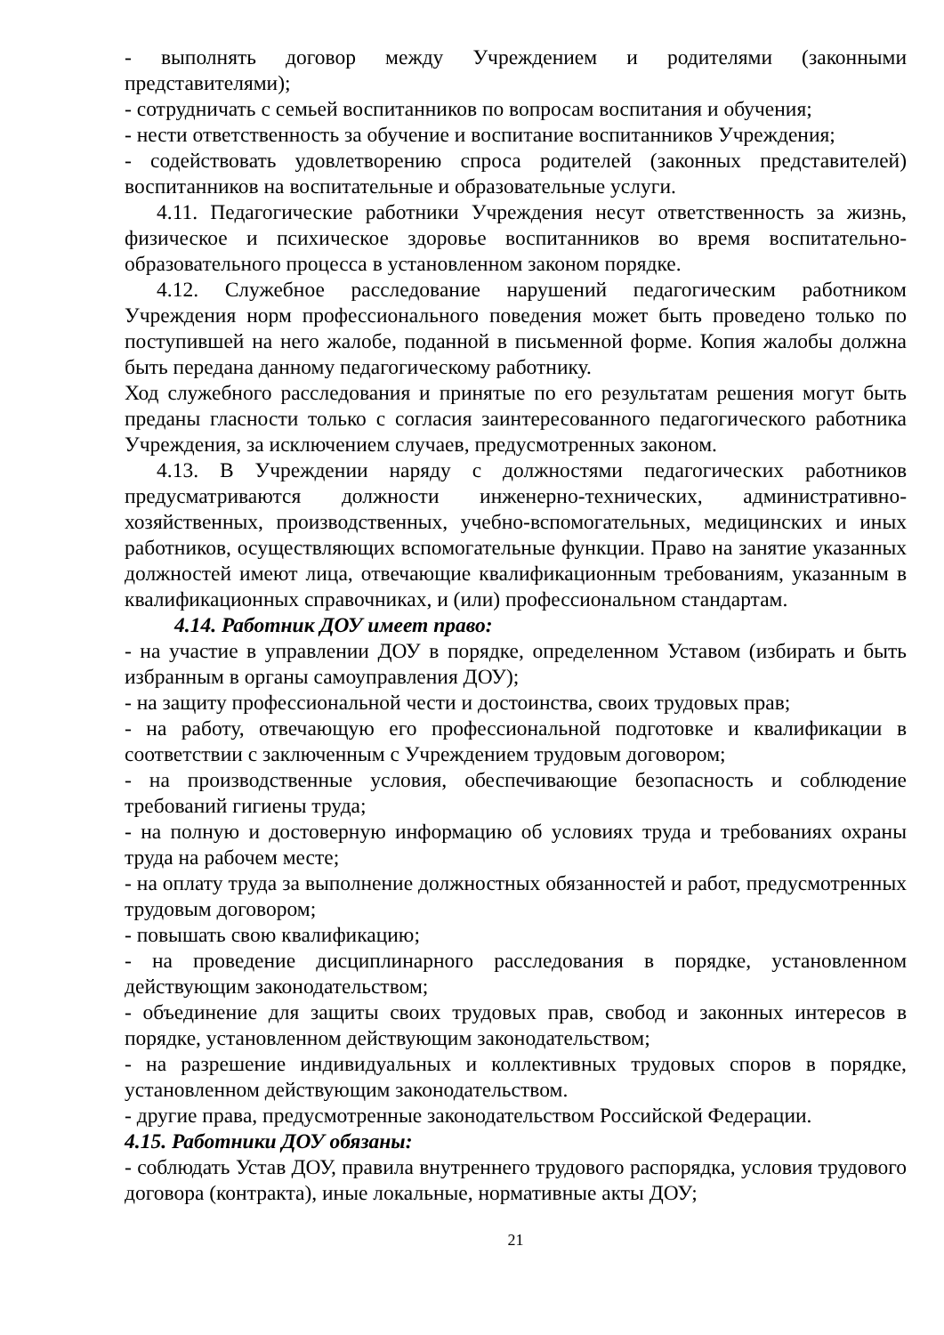- выполнять договор между Учреждением и родителями (законными представителями);
- сотрудничать с семьей воспитанников по вопросам воспитания и обучения;
- нести ответственность за обучение и воспитание воспитанников Учреждения;
- содействовать удовлетворению спроса родителей (законных представителей) воспитанников на воспитательные и образовательные услуги.
4.11. Педагогические работники Учреждения несут ответственность за жизнь, физическое и психическое здоровье воспитанников во время воспитательно-образовательного процесса в установленном законом порядке.
4.12. Служебное расследование нарушений педагогическим работником Учреждения норм профессионального поведения может быть проведено только по поступившей на него жалобе, поданной в письменной форме. Копия жалобы должна быть передана данному педагогическому работнику.
Ход служебного расследования и принятые по его результатам решения могут быть преданы гласности только с согласия заинтересованного педагогического работника Учреждения, за исключением случаев, предусмотренных законом.
4.13. В Учреждении наряду с должностями педагогических работников предусматриваются должности инженерно-технических, административно-хозяйственных, производственных, учебно-вспомогательных, медицинских и иных работников, осуществляющих вспомогательные функции. Право на занятие указанных должностей имеют лица, отвечающие квалификационным требованиям, указанным в квалификационных справочниках, и (или) профессиональном стандартам.
4.14. Работник ДОУ имеет право:
- на участие в управлении ДОУ в порядке, определенном Уставом (избирать и быть избранным в органы самоуправления ДОУ);
- на защиту профессиональной чести и достоинства, своих трудовых прав;
- на работу, отвечающую его профессиональной подготовке и квалификации в соответствии с заключенным с Учреждением трудовым договором;
- на производственные условия, обеспечивающие безопасность и соблюдение требований гигиены труда;
- на полную и достоверную информацию об условиях труда и требованиях охраны труда на рабочем месте;
- на оплату труда за выполнение должностных обязанностей и работ, предусмотренных трудовым договором;
- повышать свою квалификацию;
- на проведение дисциплинарного расследования в порядке, установленном действующим законодательством;
- объединение для защиты своих трудовых прав, свобод и законных интересов в порядке, установленном действующим законодательством;
- на разрешение индивидуальных и коллективных трудовых споров в порядке, установленном действующим законодательством.
- другие права, предусмотренные законодательством Российской Федерации.
4.15. Работники ДОУ обязаны:
- соблюдать Устав ДОУ, правила внутреннего трудового распорядка, условия трудового договора (контракта), иные локальные, нормативные акты ДОУ;
21